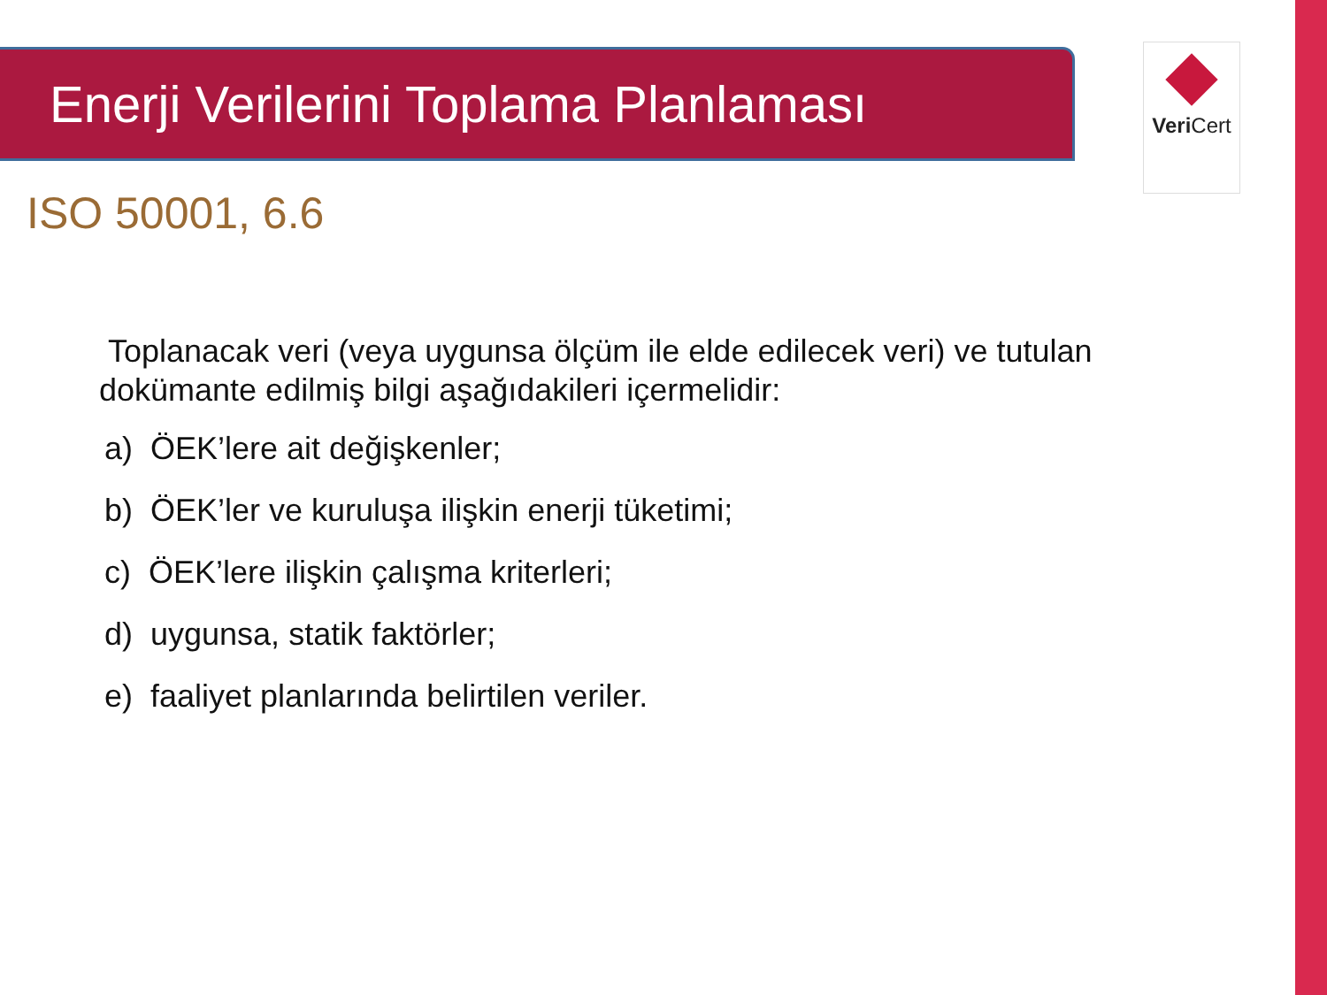Enerji Verilerini Toplama Planlaması Veri Cert
ISO 50001, 6.6
Toplanacak veri (veya uygunsa ölçüm ile elde edilecek veri) ve tutulan dokümante edilmiş bilgi aşağıdakileri içermelidir:
a) ÖEK’lere ait değişkenler;
b) ÖEK’ler ve kuruluşa ilişkin enerji tüketimi;
c) ÖEK’lere ilişkin çalışma kriterleri;
d) uygunsa, statik faktörler;
e) faaliyet planlarında belirtilen veriler.